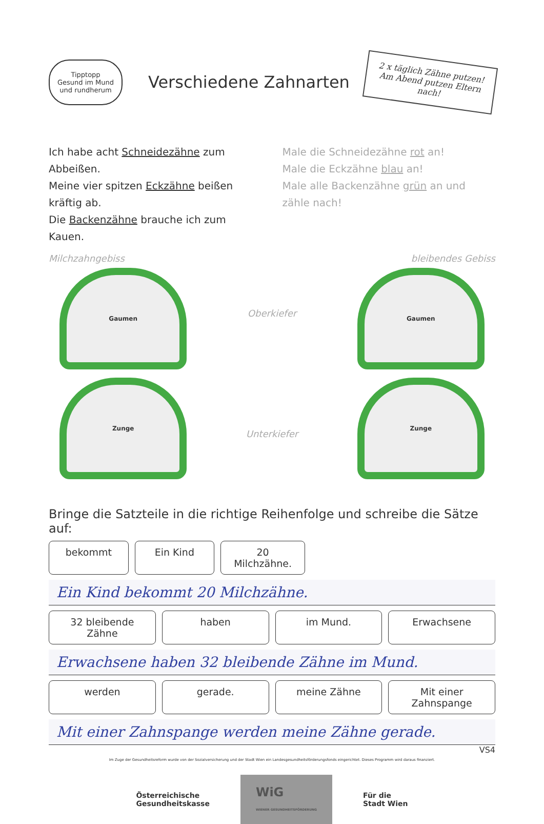Tipptopp
Gesund im Mund und rundherum
Verschiedene Zahnarten
2 x täglich Zähne putzen! Am Abend putzen Eltern nach!
Ich habe acht Schneidezähne zum Abbeißen.
Meine vier spitzen Eckzähne beißen kräftig ab.
Die Backenzähne brauche ich zum Kauen.
Male die Schneidezähne rot an!
Male die Eckzähne blau an!
Male alle Backenzähne grün an und zähle nach!
Milchzahngebiss
Gaumen
Zunge
Oberkiefer
Unterkiefer
bleibendes Gebiss
Gaumen
Zunge
Bringe die Satzteile in die richtige Reihenfolge und schreibe die Sätze auf:
bekommt Ein Kind 20 Milchzähne.
Ein Kind bekommt 20 Milchzähne.
32 bleibende Zähne haben im Mund. Erwachsene
Erwachsene haben 32 bleibende Zähne im Mund.
werden gerade. meine Zähne Mit einer Zahnspange
Mit einer Zahnspange werden meine Zähne gerade.
VS4
Im Zuge der Gesundheitsreform wurde von der Sozialversicherung und der Stadt Wien ein Landesgesundheitsförderungsfonds eingerichtet. Dieses Programm wird daraus finanziert.
Österreichische
Gesundheitskasse
WiG
WIENER GESUNDHEITSFÖRDERUNG
Für die
Stadt Wien